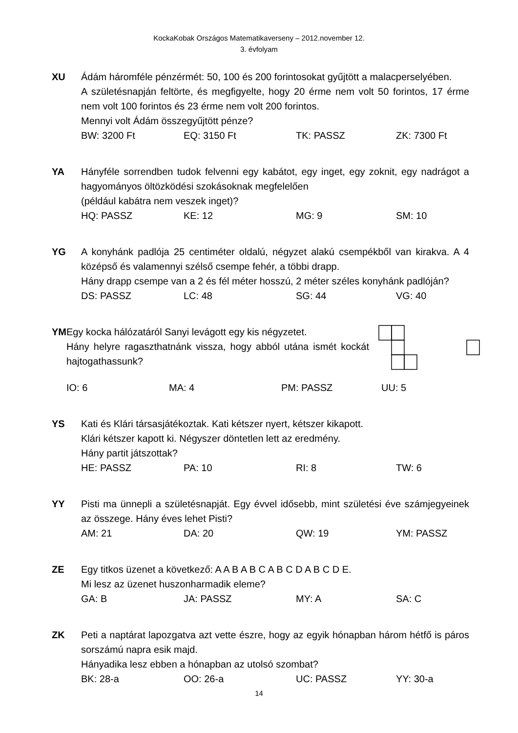KockaKobak Országos Matematikaverseny – 2012.november 12.
3. évfolyam
XU Ádám háromféle pénzérmét: 50, 100 és 200 forintosokat gyűjtött a malacperselyében.
A születésnapján feltörte, és megfigyelte, hogy 20 érme nem volt 50 forintos, 17 érme nem volt 100 forintos és 23 érme nem volt 200 forintos.
Mennyi volt Ádám összegyűjtött pénze?
BW: 3200 Ft EQ: 3150 Ft TK: PASSZ ZK: 7300 Ft
YA Hányféle sorrendben tudok felvenni egy kabátot, egy inget, egy zoknit, egy nadrágot a hagyományos öltözködési szokásoknak megfelelően
(például kabátra nem veszek inget)?
HQ: PASSZ KE: 12 MG: 9 SM: 10
YG A konyhánk padlója 25 centiméter oldalú, négyzet alakú csempékből van kirakva. A 4 középső és valamennyi szélső csempe fehér, a többi drapp.
Hány drapp csempe van a 2 és fél méter hosszú, 2 méter széles konyhánk padlóján?
DS: PASSZ LC: 48 SG: 44 VG: 40
YM Egy kocka hálózatáról Sanyi levágott egy kis négyzetet.
Hány helyre ragaszthatnánk vissza, hogy abból utána ismét kockát hajtogathassunk?
IO: 6 MA: 4 PM: PASSZ UU: 5
YS Kati és Klári társasjátékoztak. Kati kétszer nyert, kétszer kikapott.
Klári kétszer kapott ki. Négyszer döntetlen lett az eredmény.
Hány partit játszottak?
HE: PASSZ PA: 10 RI: 8 TW: 6
YY Pisti ma ünnepli a születésnapját. Egy évvel idősebb, mint születési éve számjegyeinek az összege. Hány éves lehet Pisti?
AM: 21 DA: 20 QW: 19 YM: PASSZ
ZE Egy titkos üzenet a következő: A A B A B C A B C D A B C D E.
Mi lesz az üzenet huszonharmadik eleme?
GA: B JA: PASSZ MY: A SA: C
ZK Peti a naptárat lapozgatva azt vette észre, hogy az egyik hónapban három hétfő is páros sorszámú napra esik majd.
Hányadika lesz ebben a hónapban az utolsó szombat?
BK: 28-a OO: 26-a UC: PASSZ YY: 30-a
14